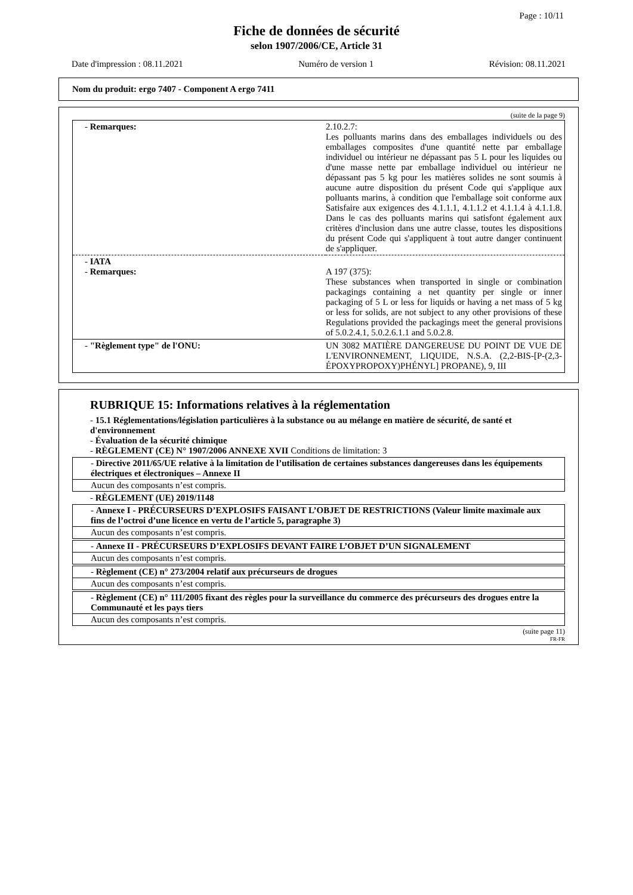Page : 10/11
Fiche de données de sécurité
selon 1907/2006/CE, Article 31
Date d'impression : 08.11.2021 Numéro de version 1 Révision: 08.11.2021
Nom du produit: ergo 7407 - Component A ergo 7411
(suite de la page 9)
| - Remarques: | 2.10.2.7: Les polluants marins dans des emballages individuels ou des emballages composites d'une quantité nette par emballage individuel ou intérieur ne dépassant pas 5 L pour les liquides ou d'une masse nette par emballage individuel ou intérieur ne dépassant pas 5 kg pour les matières solides ne sont soumis à aucune autre disposition du présent Code qui s'applique aux polluants marins, à condition que l'emballage soit conforme aux Satisfaire aux exigences des 4.1.1.1, 4.1.1.2 et 4.1.1.4 à 4.1.1.8. Dans le cas des polluants marins qui satisfont également aux critères d'inclusion dans une autre classe, toutes les dispositions du présent Code qui s'appliquent à tout autre danger continuent de s'appliquer. |
| - IATA - Remarques: | A 197 (375): These substances when transported in single or combination packagings containing a net quantity per single or inner packaging of 5 L or less for liquids or having a net mass of 5 kg or less for solids, are not subject to any other provisions of these Regulations provided the packagings meet the general provisions of 5.0.2.4.1, 5.0.2.6.1.1 and 5.0.2.8. |
| - "Règlement type" de l'ONU: | UN 3082 MATIÈRE DANGEREUSE DU POINT DE VUE DE L'ENVIRONNEMENT, LIQUIDE, N.S.A. (2,2-BIS-[P-(2,3-ÉPOXYPROPOXY)PHÉNYL] PROPANE), 9, III |
RUBRIQUE 15: Informations relatives à la réglementation
- 15.1 Réglementations/législation particulières à la substance ou au mélange en matière de sécurité, de santé et d'environnement
- Évaluation de la sécurité chimique
- RÈGLEMENT (CE) N° 1907/2006 ANNEXE XVII Conditions de limitation: 3
- Directive 2011/65/UE relative à la limitation de l’utilisation de certaines substances dangereuses dans les équipements électriques et électroniques – Annexe II
Aucun des composants n’est compris.
- RÈGLEMENT (UE) 2019/1148
- Annexe I - PRÉCURSEURS D’EXPLOSIFS FAISANT L’OBJET DE RESTRICTIONS (Valeur limite maximale aux fins de l’octroi d’une licence en vertu de l’article 5, paragraphe 3)
Aucun des composants n’est compris.
- Annexe II - PRÉCURSEURS D’EXPLOSIFS DEVANT FAIRE L’OBJET D’UN SIGNALEMENT
Aucun des composants n’est compris.
- Règlement (CE) n° 273/2004 relatif aux précurseurs de drogues
Aucun des composants n’est compris.
- Règlement (CE) n° 111/2005 fixant des règles pour la surveillance du commerce des précurseurs des drogues entre la Communauté et les pays tiers
Aucun des composants n’est compris.
(suite page 11)
FR-FR